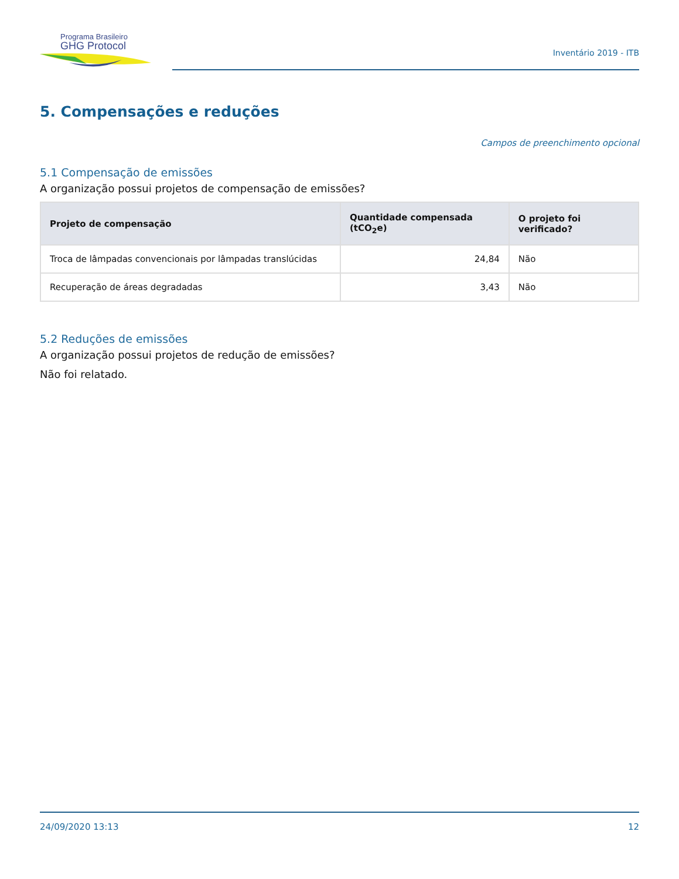Programa Brasileiro
GHG Protocol
Inventário 2019 - ITB
5. Compensações e reduções
Campos de preenchimento opcional
5.1 Compensação de emissões
A organização possui projetos de compensação de emissões?
| Projeto de compensação | Quantidade compensada (tCO<sub>2</sub>e) | O projeto foi verificado? |
| --- | --- | --- |
| Troca de lâmpadas convencionais por lâmpadas translúcidas | 24,84 | Não |
| Recuperação de áreas degradadas | 3,43 | Não |
5.2 Reduções de emissões
A organização possui projetos de redução de emissões?
Não foi relatado.
24/09/2020 13:13 12